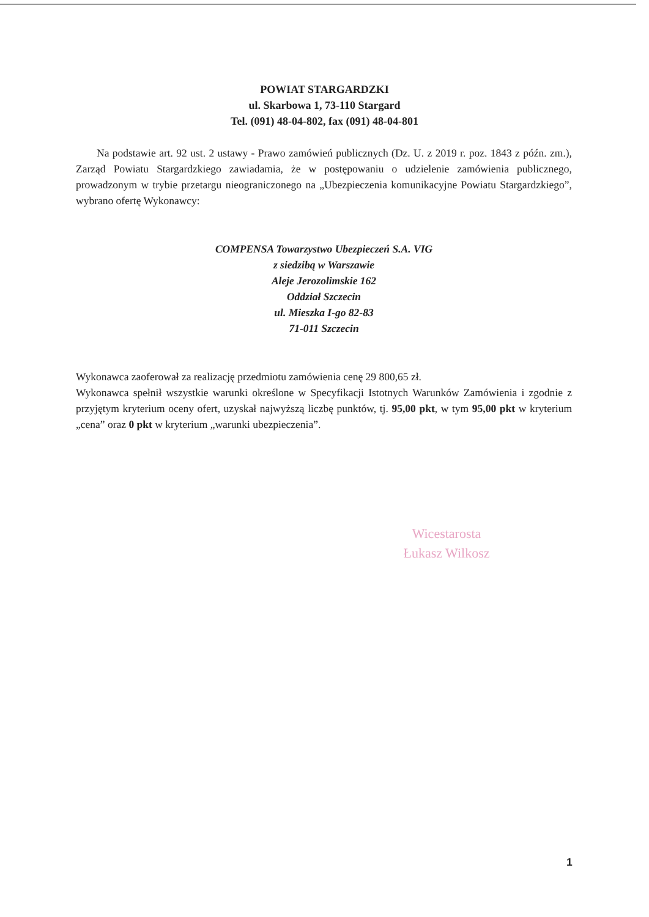POWIAT STARGARDZKI
ul. Skarbowa 1, 73-110 Stargard
Tel. (091) 48-04-802, fax (091) 48-04-801
Na podstawie art. 92 ust. 2 ustawy - Prawo zamówień publicznych (Dz. U. z 2019 r. poz. 1843 z późn. zm.), Zarząd Powiatu Stargardzkiego zawiadamia, że w postępowaniu o udzielenie zamówienia publicznego, prowadzonym w trybie przetargu nieograniczonego na „Ubezpieczenia komunikacyjne Powiatu Stargardzkiego”, wybrano ofertę Wykonawcy:
COMPENSA Towarzystwo Ubezpieczeń S.A. VIG
z siedzibą w Warszawie
Aleje Jerozolimskie 162
Oddział Szczecin
ul. Mieszka I-go 82-83
71-011 Szczecin
Wykonawca zaoferował za realizację przedmiotu zamówienia cenę 29 800,65 zł.
Wykonawca spełnił wszystkie warunki określone w Specyfikacji Istotnych Warunków Zamówienia i zgodnie z przyjętym kryterium oceny ofert, uzyskał najwyższą liczbę punktów, tj. 95,00 pkt, w tym 95,00 pkt w kryterium „cena” oraz 0 pkt w kryterium „warunki ubezpieczenia”.
Wicestarosta
Łukasz Wilkosz
1